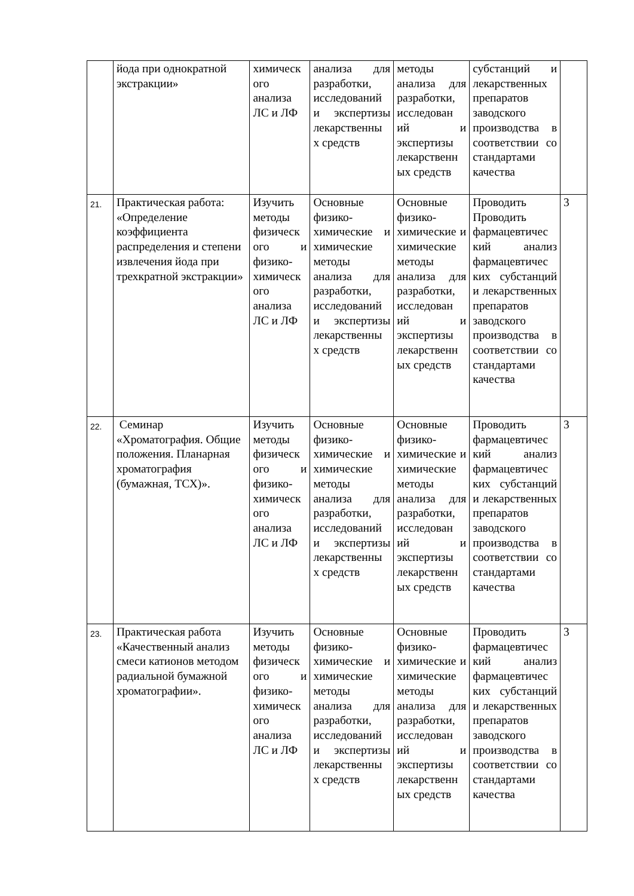| | йода при однократной экстракции» | химическ ого анализа ЛС и ЛФ | анализа для разработки, исследований и экспертизы лекарственны х средств | методы анализа для разработки, исследован ий и экспертизы лекарственн ых средств | субстанций и лекарственных препаратов заводского производства в соответствии со стандартами качества | |
| 21. | Практическая работа: «Определение коэффициента распределения и степени извлечения йода при трехкратной экстракции» | Изучить методы физическ ого и физико-химическ ого анализа ЛС и ЛФ | Основные физико-химические и химические методы анализа для разработки, исследований и экспертизы лекарственны х средств | Основные физико-химические и химические методы анализа для разработки, исследован ий и экспертизы лекарственн ых средств | Проводить Проводить фармацевтичес кий анализ фармацевтичес ких субстанций и лекарственных препаратов заводского производства в соответствии со стандартами качества | 3 |
| 22. | Семинар «Хроматография. Общие положения. Планарная хроматография (бумажная, ТСХ)». | Изучить методы физическ ого и физико-химическ ого анализа ЛС и ЛФ | Основные физико-химические и химические методы анализа для разработки, исследований и экспертизы лекарственны х средств | Основные физико-химические и химические методы анализа для разработки, исследован ий и экспертизы лекарственн ых средств | Проводить фармацевтичес кий анализ фармацевтичес ких субстанций и лекарственных препаратов заводского производства в соответствии со стандартами качества | 3 |
| 23. | Практическая работа «Качественный анализ смеси катионов методом радиальной бумажной хроматографии». | Изучить методы физическ ого и физико-химическ ого анализа ЛС и ЛФ | Основные физико-химические и химические методы анализа для разработки, исследований и экспертизы лекарственны х средств | Основные физико-химические и химические методы анализа для разработки, исследован ий и экспертизы лекарственн ых средств | Проводить фармацевтичес кий анализ фармацевтичес ких субстанций и лекарственных препаратов заводского производства в соответствии со стандартами качества | 3 |